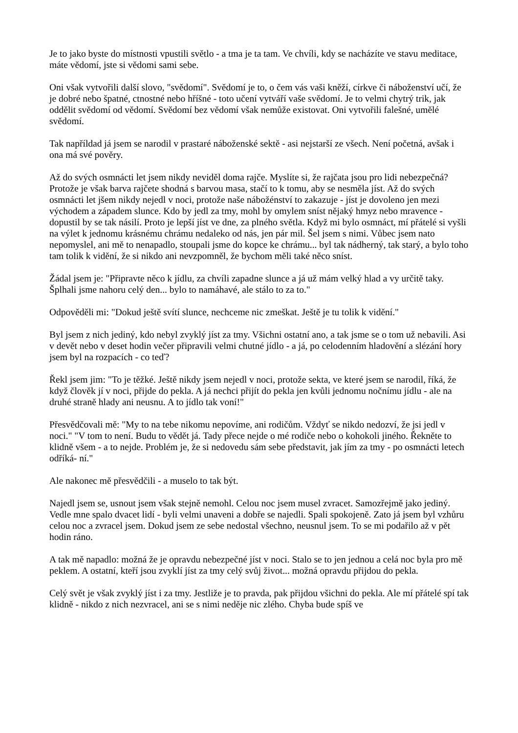Je to jako byste do místnosti vpustili světlo - a tma je ta tam. Ve chvíli, kdy se nacházíte ve stavu meditace, máte vědomí, jste si vědomi sami sebe.
Oni však vytvořili další slovo, "svědomí". Svědomí je to, o čem vás vaši kněží, církve či náboženství učí, že je dobré nebo špatné, ctnostné nebo hříšné - toto učení vytváří vaše svědomí. Je to velmi chytrý trik, jak oddělit svědomí od vědomí. Svědomí bez vědomí však nemůže existovat. Oni vytvořili falešné, umělé svědomí.
Tak napříldad já jsem se narodil v prastaré náboženské sektě - asi nejstarší ze všech. Není početná, avšak i ona má své pověry.
Až do svých osmnácti let jsem nikdy neviděl doma rajče. Myslíte si, že rajčata jsou pro lidi nebezpečná? Protože je však barva rajčete shodná s barvou masa, stačí to k tomu, aby se nesměla jíst. Až do svých osmnácti let jšem nikdy nejedl v noci, protože naše nábožénství to zakazuje - jíst je dovoleno jen mezi východem a západem slunce. Kdo by jedl za tmy, mohl by omylem sníst nějaký hmyz nebo mravence - dopustil by se tak násilí. Proto je lepší jíst ve dne, za plného světla. Když mi bylo osmnáct, mí přátelé si vyšli na výlet k jednomu krásnému chrámu nedaleko od nás, jen pár mil. Šel jsem s nimi. Vůbec jsem nato nepomyslel, ani mě to nenapadlo, stoupali jsme do kopce ke chrámu... byl tak nádherný, tak starý, a bylo toho tam tolik k vidění, že si nikdo ani nevzpomněl, že bychom měli také něco sníst.
Žádal jsem je: "Připravte něco k jídlu, za chvíli zapadne slunce a já už mám velký hlad a vy určitě taky. Šplhali jsme nahoru celý den... bylo to namáhavé, ale stálo to za to."
Odpověděli mi: "Dokud ještě svítí slunce, nechceme nic zmeškat. Ještě je tu tolik k vidění."
Byl jsem z nich jediný, kdo nebyl zvyklý jíst za tmy. Všichni ostatní ano, a tak jsme se o tom už nebavili. Asi v devět nebo v deset hodin večer připravili velmi chutné jídlo - a já, po celodenním hladovění a slézání hory jsem byl na rozpacích - co teď?
Řekl jsem jim: "To je těžké. Ještě nikdy jsem nejedl v noci, protože sekta, ve které jsem se narodil, říká, že když člověk jí v noci, přijde do pekla. A já nechci přijít do pekla jen kvůli jednomu nočnímu jídlu - ale na druhé straně hlady ani neusnu. A to jídlo tak voní!"
Přesvědčovali mě: "My to na tebe nikomu nepovíme, ani rodičům. Vždyť se nikdo nedozví, že jsi jedl v noci." "V tom to není. Budu to vědět já. Tady přece nejde o mé rodiče nebo o kohokoli jiného. Řekněte to klidně všem - a to nejde. Problém je, že si nedovedu sám sebe představit, jak jím za tmy - po osmnácti letech odříká- ní."
Ale nakonec mě přesvědčili - a muselo to tak být.
Najedl jsem se, usnout jsem však stejně nemohl. Celou noc jsem musel zvracet. Samozřejmě jako jediný. Vedle mne spalo dvacet lidí - byli velmi unaveni a dobře se najedli. Spali spokojeně. Zato já jsem byl vzhůru celou noc a zvracel jsem. Dokud jsem ze sebe nedostal všechno, neusnul jsem. To se mi podařilo až v pět hodin ráno.
A tak mě napadlo: možná že je opravdu nebezpečné jíst v noci. Stalo se to jen jednou a celá noc byla pro mě peklem. A ostatní, kteří jsou zvyklí jíst za tmy celý svůj život... možná opravdu přijdou do pekla.
Celý svět je však zvyklý jíst i za tmy. Jestliže je to pravda, pak přijdou všichni do pekla. Ale mí přátelé spí tak klidně - nikdo z nich nezvracel, ani se s nimi neděje nic zlého. Chyba bude spíš ve